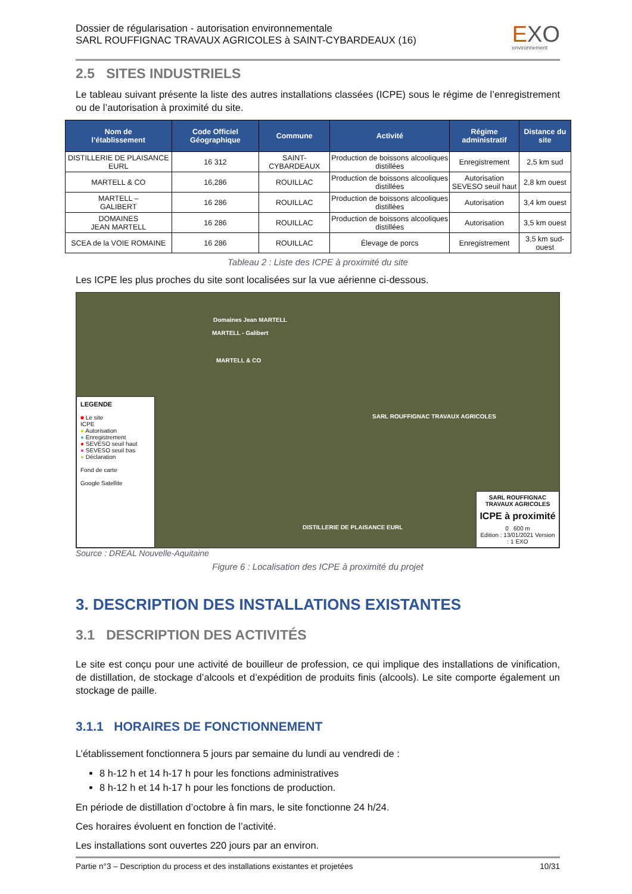Dossier de régularisation - autorisation environnementale
SARL ROUFFIGNAC TRAVAUX AGRICOLES à SAINT-CYBARDEAUX (16)
EXO
environnement
2.5 SITES INDUSTRIELS
Le tableau suivant présente la liste des autres installations classées (ICPE) sous le régime de l’enregistrement ou de l’autorisation à proximité du site.
| Nom de l’établissement | Code Officiel Géographique | Commune | Activité | Régime administratif | Distance du site |
| --- | --- | --- | --- | --- | --- |
| DISTILLERIE DE PLAISANCE EURL | 16 312 | SAINT-CYBARDEAUX | Production de boissons alcooliques distillées | Enregistrement | 2,5 km sud |
| MARTELL & CO | 16,286 | ROUILLAC | Production de boissons alcooliques distillées | Autorisation SEVESO seuil haut | 2,8 km ouest |
| MARTELL – GALIBERT | 16 286 | ROUILLAC | Production de boissons alcooliques distillées | Autorisation | 3,4 km ouest |
| DOMAINES JEAN MARTELL | 16 286 | ROUILLAC | Production de boissons alcooliques distillées | Autorisation | 3,5 km ouest |
| SCEA de la VOIE ROMAINE | 16 286 | ROUILLAC | Élevage de porcs | Enregistrement | 3,5 km sud-ouest |
Tableau 2 : Liste des ICPE à proximité du site
Les ICPE les plus proches du site sont localisées sur la vue aérienne ci-dessous.
Domaines Jean MARTELL
MARTELL - Galibert
MARTELL & CO
SARL ROUFFIGNAC TRAVAUX AGRICOLES
DISTILLERIE DE PLAISANCE EURL
LEGENDE
■ Le site
ICPE
● Autorisation
● Enregistrement
● SEVESO seuil haut
● SEVESO seuil bas
● Déclaration
Fond de carte
Google Satellite
SARL ROUFFIGNAC TRAVAUX AGRICOLES
ICPE à proximité
0 600 m
Edition : 13/01/2021 Version : 1 EXO
Source : DREAL Nouvelle-Aquitaine
Figure 6 : Localisation des ICPE à proximité du projet
3. DESCRIPTION DES INSTALLATIONS EXISTANTES
3.1 DESCRIPTION DES ACTIVITÉS
Le site est conçu pour une activité de bouilleur de profession, ce qui implique des installations de vinification, de distillation, de stockage d’alcools et d’expédition de produits finis (alcools). Le site comporte également un stockage de paille.
3.1.1 HORAIRES DE FONCTIONNEMENT
L’établissement fonctionnera 5 jours par semaine du lundi au vendredi de :
8 h-12 h et 14 h-17 h pour les fonctions administratives
8 h-12 h et 14 h-17 h pour les fonctions de production.
En période de distillation d’octobre à fin mars, le site fonctionne 24 h/24.
Ces horaires évoluent en fonction de l’activité.
Les installations sont ouvertes 220 jours par an environ.
Partie n°3 – Description du process et des installations existantes et projetées 10/31